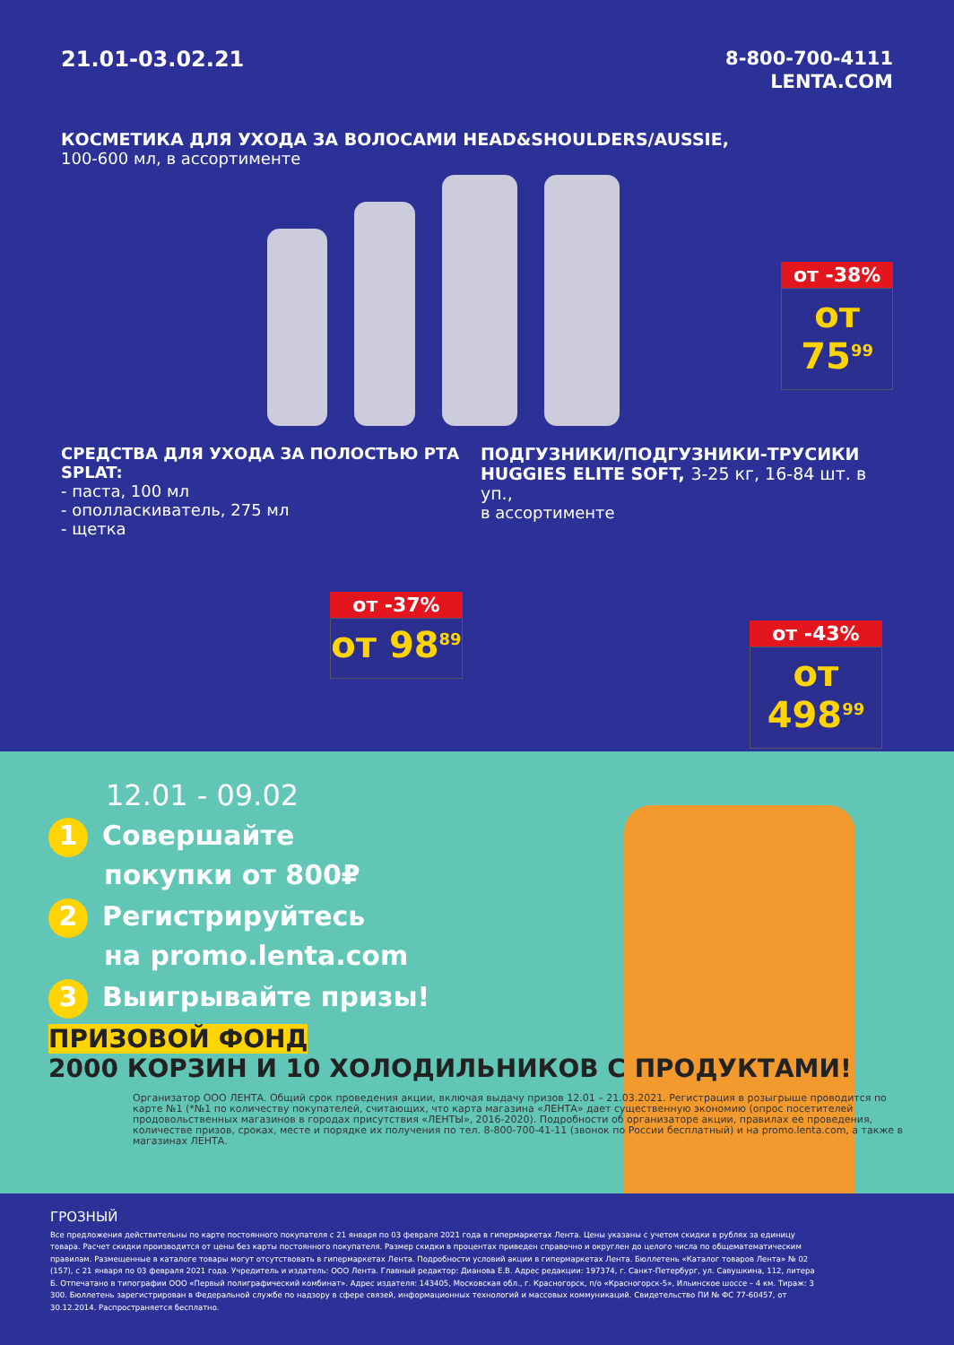21.01-03.02.21
8-800-700-4111
LENTA.COM
КОСМЕТИКА ДЛЯ УХОДА ЗА ВОЛОСАМИ HEAD&SHOULDERS/AUSSIE,
100-600 мл, в ассортименте
от -38%
от 75<sup>99</sup>
СРЕДСТВА ДЛЯ УХОДА ЗА ПОЛОСТЬЮ РТА SPLAT:
- паста, 100 мл
- ополласкиватель, 275 мл
- щетка
от -37%
от 98<sup>89</sup>
ПОДГУЗНИКИ/ПОДГУЗНИКИ-ТРУСИКИ
HUGGIES ELITE SOFT, 3-25 кг, 16-84 шт. в уп.,
в ассортименте
от -43%
от 498<sup>99</sup>
12.01 - 09.02
1 Совершайте
покупки от 800₽
2 Регистрируйтесь
на promo.lenta.com
3 Выигрывайте призы!
ПРИЗОВОЙ ФОНД
2000 КОРЗИН И 10 ХОЛОДИЛЬНИКОВ С ПРОДУКТАМИ!
Организатор ООО ЛЕНТА. Общий срок проведения акции, включая выдачу призов 12.01 – 21.03.2021. Регистрация в розыгрыше проводится по карте №1 (*№1 по количеству покупателей, считающих, что карта магазина «ЛЕНТА» дает существенную экономию (опрос посетителей продовольственных магазинов в городах присутствия «ЛЕНТЫ», 2016-2020). Подробности об организаторе акции, правилах ее проведения, количестве призов, сроках, месте и порядке их получения по тел. 8-800-700-41-11 (звонок по России бесплатный) и на promo.lenta.com, а также в магазинах ЛЕНТА.
ГРОЗНЫЙ
Все предложения действительны по карте постоянного покупателя с 21 января по 03 февраля 2021 года в гипермаркетах Лента. Цены указаны с учетом скидки в рублях за единицу товара. Расчет скидки производится от цены без карты постоянного покупателя. Размер скидки в процентах приведен справочно и округлен до целого числа по общематематическим правилам. Размещенные в каталоге товары могут отсутствовать в гипермаркетах Лента. Подробности условий акции в гипермаркетах Лента. Бюллетень «Каталог товаров Лента» № 02 (157), с 21 января по 03 февраля 2021 года. Учредитель и издатель: ООО Лента. Главный редактор: Дианова Е.В. Адрес редакции: 197374, г. Санкт-Петербург, ул. Савушкина, 112, литера Б. Отпечатано в типографии ООО «Первый полиграфический комбинат». Адрес издателя: 143405, Московская обл., г. Красногорск, п/о «Красногорск-5», Ильинское шоссе – 4 км. Тираж: 3 300. Бюллетень зарегистрирован в Федеральной службе по надзору в сфере связей, информационных технологий и массовых коммуникаций. Свидетельство ПИ № ФС 77-60457, от 30.12.2014. Распространяется бесплатно.